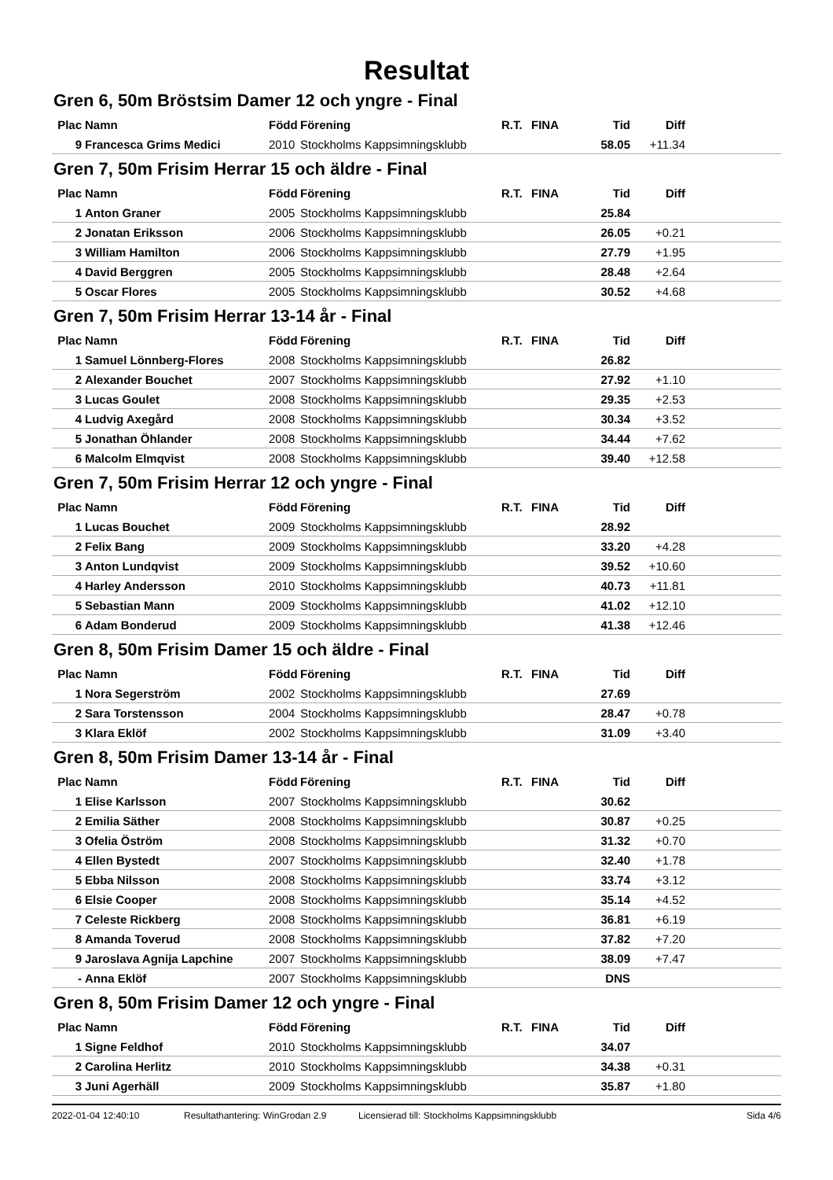Resultat
Gren 6, 50m Bröstsim Damer 12 och yngre - Final
| Plac | Namn | Född | Förening | R.T. | FINA | Tid | Diff | |
| --- | --- | --- | --- | --- | --- | --- | --- | --- |
| 9 | Francesca Grims Medici | 2010 | Stockholms Kappsimningsklubb | | | 58.05 | +11.34 | |
Gren 7, 50m Frisim Herrar 15 och äldre - Final
| Plac | Namn | Född | Förening | R.T. | FINA | Tid | Diff | |
| --- | --- | --- | --- | --- | --- | --- | --- | --- |
| 1 | Anton Graner | 2005 | Stockholms Kappsimningsklubb | | | 25.84 | | |
| 2 | Jonatan Eriksson | 2006 | Stockholms Kappsimningsklubb | | | 26.05 | +0.21 | |
| 3 | William Hamilton | 2006 | Stockholms Kappsimningsklubb | | | 27.79 | +1.95 | |
| 4 | David Berggren | 2005 | Stockholms Kappsimningsklubb | | | 28.48 | +2.64 | |
| 5 | Oscar Flores | 2005 | Stockholms Kappsimningsklubb | | | 30.52 | +4.68 | |
Gren 7, 50m Frisim Herrar 13-14 år - Final
| Plac | Namn | Född | Förening | R.T. | FINA | Tid | Diff | |
| --- | --- | --- | --- | --- | --- | --- | --- | --- |
| 1 | Samuel Lönnberg-Flores | 2008 | Stockholms Kappsimningsklubb | | | 26.82 | | |
| 2 | Alexander Bouchet | 2007 | Stockholms Kappsimningsklubb | | | 27.92 | +1.10 | |
| 3 | Lucas Goulet | 2008 | Stockholms Kappsimningsklubb | | | 29.35 | +2.53 | |
| 4 | Ludvig Axegård | 2008 | Stockholms Kappsimningsklubb | | | 30.34 | +3.52 | |
| 5 | Jonathan Öhlander | 2008 | Stockholms Kappsimningsklubb | | | 34.44 | +7.62 | |
| 6 | Malcolm Elmqvist | 2008 | Stockholms Kappsimningsklubb | | | 39.40 | +12.58 | |
Gren 7, 50m Frisim Herrar 12 och yngre - Final
| Plac | Namn | Född | Förening | R.T. | FINA | Tid | Diff | |
| --- | --- | --- | --- | --- | --- | --- | --- | --- |
| 1 | Lucas Bouchet | 2009 | Stockholms Kappsimningsklubb | | | 28.92 | | |
| 2 | Felix Bang | 2009 | Stockholms Kappsimningsklubb | | | 33.20 | +4.28 | |
| 3 | Anton Lundqvist | 2009 | Stockholms Kappsimningsklubb | | | 39.52 | +10.60 | |
| 4 | Harley Andersson | 2010 | Stockholms Kappsimningsklubb | | | 40.73 | +11.81 | |
| 5 | Sebastian Mann | 2009 | Stockholms Kappsimningsklubb | | | 41.02 | +12.10 | |
| 6 | Adam Bonderud | 2009 | Stockholms Kappsimningsklubb | | | 41.38 | +12.46 | |
Gren 8, 50m Frisim Damer 15 och äldre - Final
| Plac | Namn | Född | Förening | R.T. | FINA | Tid | Diff | |
| --- | --- | --- | --- | --- | --- | --- | --- | --- |
| 1 | Nora Segerström | 2002 | Stockholms Kappsimningsklubb | | | 27.69 | | |
| 2 | Sara Torstensson | 2004 | Stockholms Kappsimningsklubb | | | 28.47 | +0.78 | |
| 3 | Klara Eklöf | 2002 | Stockholms Kappsimningsklubb | | | 31.09 | +3.40 | |
Gren 8, 50m Frisim Damer 13-14 år - Final
| Plac | Namn | Född | Förening | R.T. | FINA | Tid | Diff | |
| --- | --- | --- | --- | --- | --- | --- | --- | --- |
| 1 | Elise Karlsson | 2007 | Stockholms Kappsimningsklubb | | | 30.62 | | |
| 2 | Emilia Säther | 2008 | Stockholms Kappsimningsklubb | | | 30.87 | +0.25 | |
| 3 | Ofelia Öström | 2008 | Stockholms Kappsimningsklubb | | | 31.32 | +0.70 | |
| 4 | Ellen Bystedt | 2007 | Stockholms Kappsimningsklubb | | | 32.40 | +1.78 | |
| 5 | Ebba Nilsson | 2008 | Stockholms Kappsimningsklubb | | | 33.74 | +3.12 | |
| 6 | Elsie Cooper | 2008 | Stockholms Kappsimningsklubb | | | 35.14 | +4.52 | |
| 7 | Celeste Rickberg | 2008 | Stockholms Kappsimningsklubb | | | 36.81 | +6.19 | |
| 8 | Amanda Toverud | 2008 | Stockholms Kappsimningsklubb | | | 37.82 | +7.20 | |
| 9 | Jaroslava Agnija Lapchine | 2007 | Stockholms Kappsimningsklubb | | | 38.09 | +7.47 | |
| - | Anna Eklöf | 2007 | Stockholms Kappsimningsklubb | | | DNS | | |
Gren 8, 50m Frisim Damer 12 och yngre - Final
| Plac | Namn | Född | Förening | R.T. | FINA | Tid | Diff | |
| --- | --- | --- | --- | --- | --- | --- | --- | --- |
| 1 | Signe Feldhof | 2010 | Stockholms Kappsimningsklubb | | | 34.07 | | |
| 2 | Carolina Herlitz | 2010 | Stockholms Kappsimningsklubb | | | 34.38 | +0.31 | |
| 3 | Juni Agerhäll | 2009 | Stockholms Kappsimningsklubb | | | 35.87 | +1.80 | |
2022-01-04 12:40:10 Resultathantering: WinGrodan 2.9 Licensierad till: Stockholms Kappsimningsklubb Sida 4/6